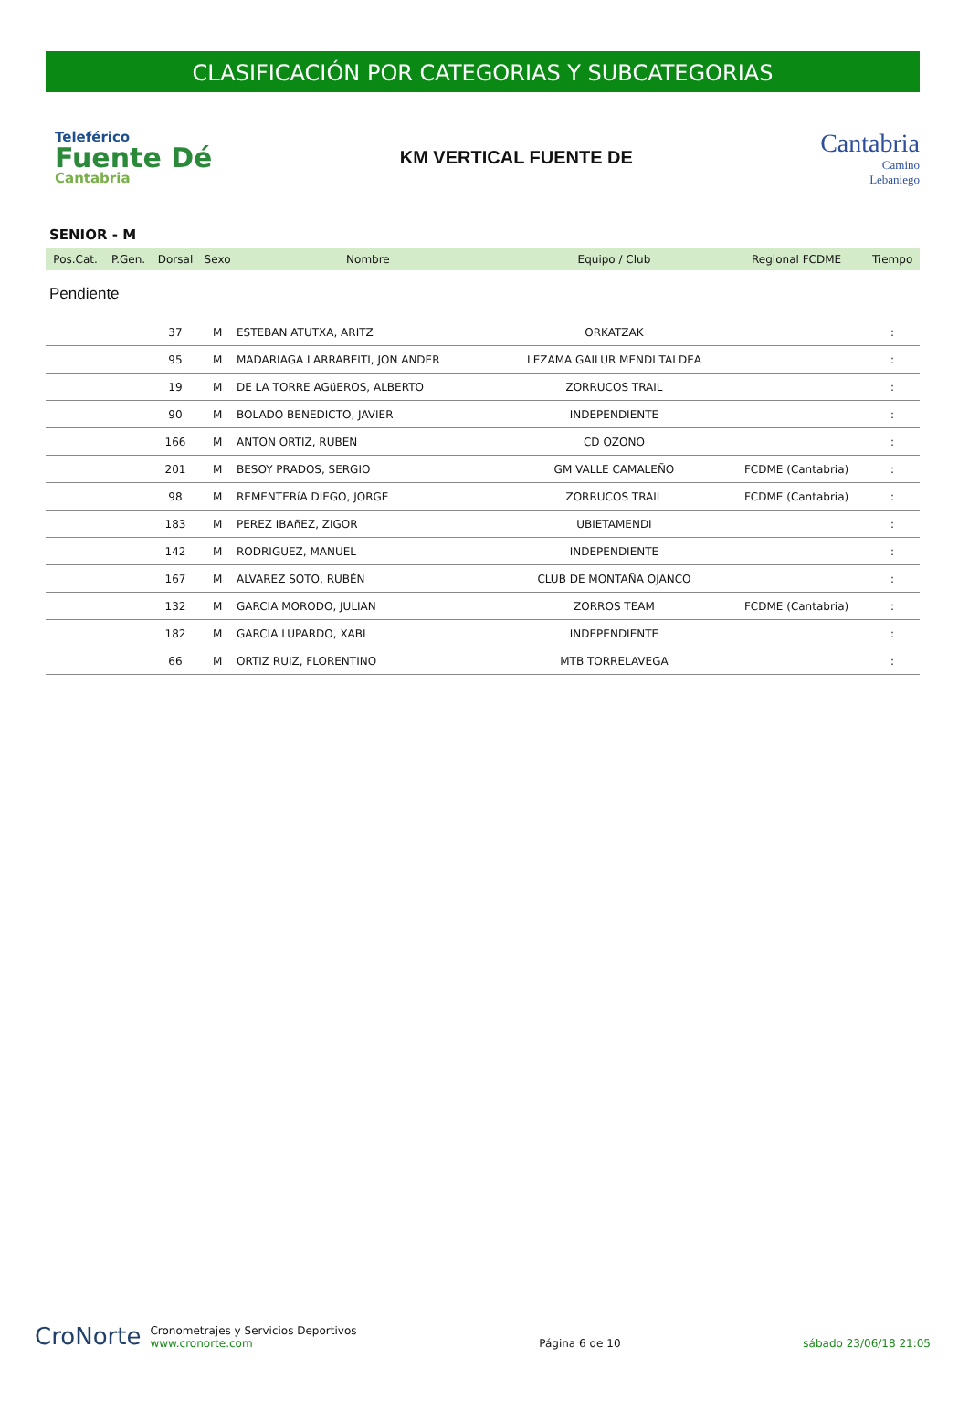CLASIFICACIÓN POR CATEGORIAS Y SUBCATEGORIAS
Teleférico
Fuente Dé
Cantabria
KM VERTICAL FUENTE DE
Cantabria
Camino
Lebaniego
SENIOR - M
| Pos.Cat. | P.Gen. | Dorsal | Sexo | Nombre | Equipo / Club | Regional FCDME | Tiempo |
| --- | --- | --- | --- | --- | --- | --- | --- |
| Pendiente | | | | | | | |
| | | 37 | M | ESTEBAN ATUTXA, ARITZ | ORKATZAK | | : |
| | | 95 | M | MADARIAGA LARRABEITI, JON ANDER | LEZAMA GAILUR MENDI TALDEA | | : |
| | | 19 | M | DE LA TORRE AGüEROS, ALBERTO | ZORRUCOS TRAIL | | : |
| | | 90 | M | BOLADO BENEDICTO, JAVIER | INDEPENDIENTE | | : |
| | | 166 | M | ANTON ORTIZ, RUBEN | CD OZONO | | : |
| | | 201 | M | BESOY PRADOS, SERGIO | GM VALLE CAMALEÑO | FCDME (Cantabria) | : |
| | | 98 | M | REMENTERíA DIEGO, JORGE | ZORRUCOS TRAIL | FCDME (Cantabria) | : |
| | | 183 | M | PEREZ IBAñEZ, ZIGOR | UBIETAMENDI | | : |
| | | 142 | M | RODRIGUEZ, MANUEL | INDEPENDIENTE | | : |
| | | 167 | M | ALVAREZ SOTO, RUBÉN | CLUB DE MONTAÑA OJANCO | | : |
| | | 132 | M | GARCIA MORODO, JULIAN | ZORROS TEAM | FCDME (Cantabria) | : |
| | | 182 | M | GARCIA LUPARDO, XABI | INDEPENDIENTE | | : |
| | | 66 | M | ORTIZ RUIZ, FLORENTINO | MTB TORRELAVEGA | | : |
CroNorte
Cronometrajes y Servicios Deportivos
www.cronorte.com
Página 6 de 10
sábado 23/06/18 21:05